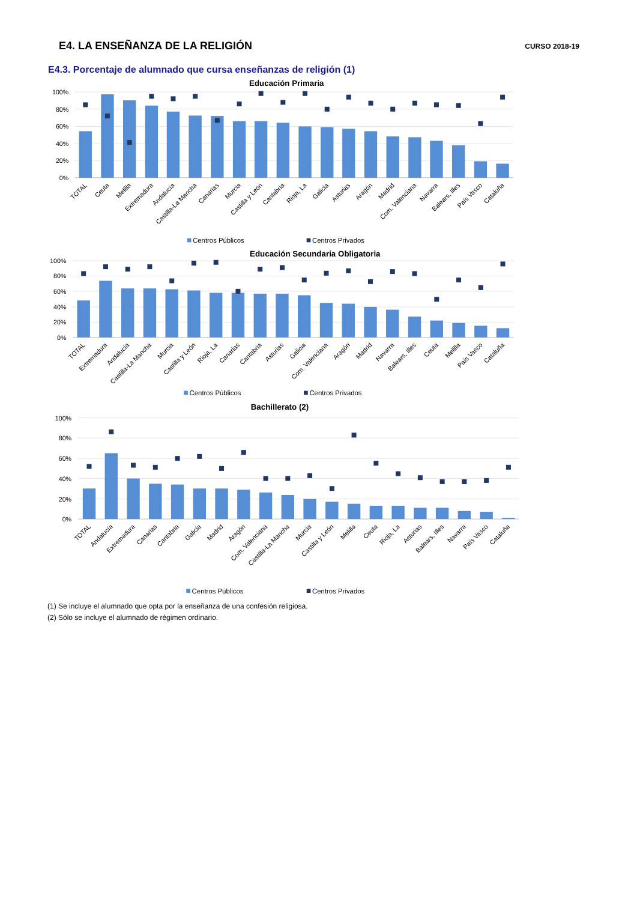E4. LA ENSEÑANZA DE LA RELIGIÓN
CURSO 2018-19
E4.3. Porcentaje de alumnado que cursa enseñanzas de religión (1)
Educación Primaria
100%
80%
60%
40%
20%
0%
TOTAL
Ceuta
Melilla
Extremadura
Andalucía
Castilla-La Mancha
Canarias
Murcia
Castilla y León
Cantabria
Rioja, La
Galicia
Asturias
Aragón
Madrid
Com. Valenciana
Navarra
Balears, Illes
País Vasco
Cataluña
Centros Públicos
Centros Privados
Educación Secundaria Obligatoria
100%
80%
60%
40%
20%
0%
TOTAL
Extremadura
Andalucía
Castilla-La Mancha
Murcia
Castilla y León
Rioja, La
Canarias
Cantabria
Asturias
Galicia
Com. Valenciana
Aragón
Madrid
Navarra
Balears, Illes
Ceuta
Melilla
País Vasco
Cataluña
Centros Públicos
Centros Privados
Bachillerato (2)
100%
80%
60%
40%
20%
0%
TOTAL
Andalucía
Extremadura
Canarias
Cantabria
Galicia
Madrid
Aragón
Com. Valenciana
Castilla-La Mancha
Murcia
Castilla y León
Melilla
Ceuta
Rioja, La
Asturias
Balears, Illes
Navarra
País Vasco
Cataluña
Centros Públicos
Centros Privados
(1) Se incluye el alumnado que opta por la enseñanza de una confesión religiosa.
(2) Sólo se incluye el alumnado de régimen ordinario.